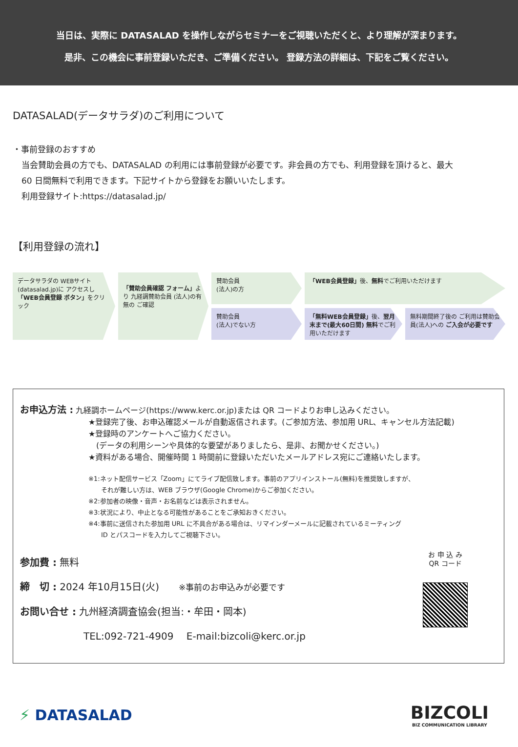当日は、実際に DATASALAD を操作しながらセミナーをご視聴いただくと、より理解が深まります。
是非、この機会に事前登録いただき、ご準備ください。 登録方法の詳細は、下記をご覧ください。
DATASALAD(データサラダ)のご利用について
・事前登録のおすすめ
当会賛助会員の方でも、DATASALAD の利用には事前登録が必要です。非会員の方でも、利用登録を頂けると、最大
60 日間無料で利用できます。下記サイトから登録をお願いいたします。
利用登録サイト:https://datasalad.jp/
【利用登録の流れ】
データサラダの WEBサイト (datasalad.jp)に アクセスし 「WEB会員登録 ボタン」をクリック
「賛助会員確認 フォーム」より 九経調賛助会員 (法人)の有無の ご確認
賛助会員
(法人)の方
「WEB会員登録」後、無料でご利用いただけます
賛助会員
(法人)でない方
「無料WEB会員登録」後、翌月末まで(最大60日間) 無料でご利用いただけます
無料期間終了後の ご利用は賛助会員(法人)への ご入会が必要です
お申込方法 : 九経調ホームページ(https://www.kerc.or.jp)または QR コードよりお申し込みください。
★登録完了後、お申込確認メールが自動返信されます。(ご参加方法、参加用 URL、キャンセル方法記載)
★登録時のアンケートへご協力ください。
　(データの利用シーンや具体的な要望がありましたら、是非、お聞かせください。)
★資料がある場合、開催時間 1 時間前に登録いただいたメールアドレス宛にご連絡いたします。
※1:ネット配信サービス「Zoom」にてライブ配信致します。事前のアプリインストール(無料)を推奨致しますが、
　　それが難しい方は、WEB ブラウザ(Google Chrome)からご参加ください。
※2:参加者の映像・音声・お名前などは表示されません。
※3:状況により、中止となる可能性があることをご承知おきください。
※4:事前に送信された参加用 URL に不具合がある場合は、リマインダーメールに記載されているミーティング
　　ID とパスコードを入力してご視聴下さい。
参加費 : 無料
締　切 : 2024 年10月15日(火)　　※事前のお申込みが必要です
お問い合せ : 九州経済調査協会(担当:・牟田・岡本)
TEL:092-721-4909　 E-mail:bizcoli@kerc.or.jp
お 申 込 み
QR コード
⚡ DATASALAD
BIZCOLI
BIZ COMMUNICATION LIBRARY